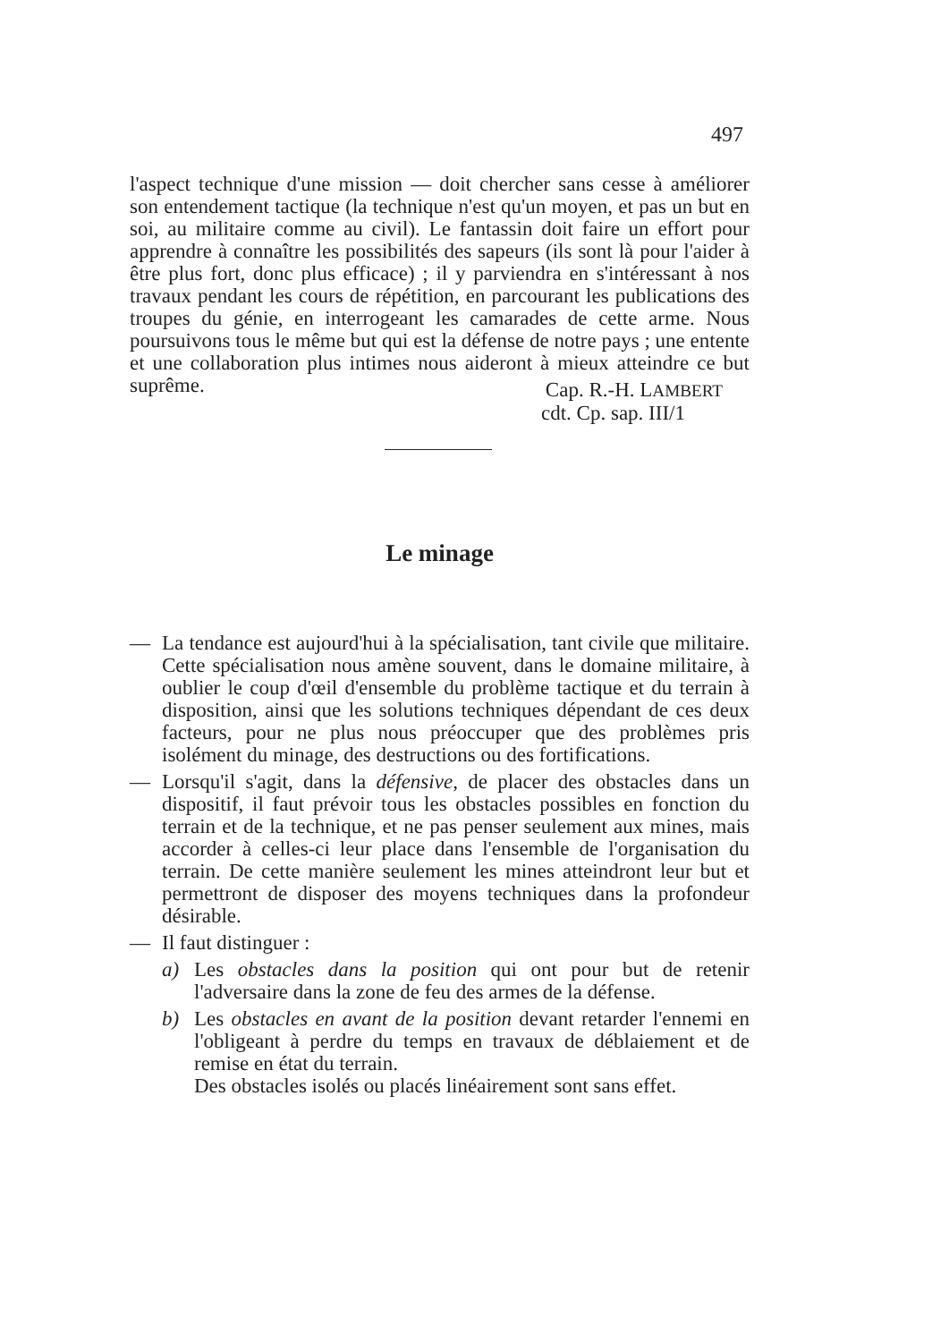497
l'aspect technique d'une mission — doit chercher sans cesse à améliorer son entendement tactique (la technique n'est qu'un moyen, et pas un but en soi, au militaire comme au civil). Le fantassin doit faire un effort pour apprendre à connaître les possibilités des sapeurs (ils sont là pour l'aider à être plus fort, donc plus efficace) ; il y parviendra en s'intéressant à nos travaux pendant les cours de répétition, en parcourant les publications des troupes du génie, en interrogeant les camarades de cette arme. Nous poursuivons tous le même but qui est la défense de notre pays ; une entente et une collaboration plus intimes nous aideront à mieux atteindre ce but suprême.
Cap. R.-H. LAMBERT
cdt. Cp. sap. III/1
Le minage
— La tendance est aujourd'hui à la spécialisation, tant civile que militaire. Cette spécialisation nous amène souvent, dans le domaine militaire, à oublier le coup d'œil d'ensemble du problème tactique et du terrain à disposition, ainsi que les solutions techniques dépendant de ces deux facteurs, pour ne plus nous préoccuper que des problèmes pris isolément du minage, des destructions ou des fortifications.
— Lorsqu'il s'agit, dans la défensive, de placer des obstacles dans un dispositif, il faut prévoir tous les obstacles possibles en fonction du terrain et de la technique, et ne pas penser seulement aux mines, mais accorder à celles-ci leur place dans l'ensemble de l'organisation du terrain. De cette manière seulement les mines atteindront leur but et permettront de disposer des moyens techniques dans la profondeur désirable.
— Il faut distinguer :
a) Les obstacles dans la position qui ont pour but de retenir l'adversaire dans la zone de feu des armes de la défense.
b) Les obstacles en avant de la position devant retarder l'ennemi en l'obligeant à perdre du temps en travaux de déblaiement et de remise en état du terrain.
Des obstacles isolés ou placés linéairement sont sans effet.